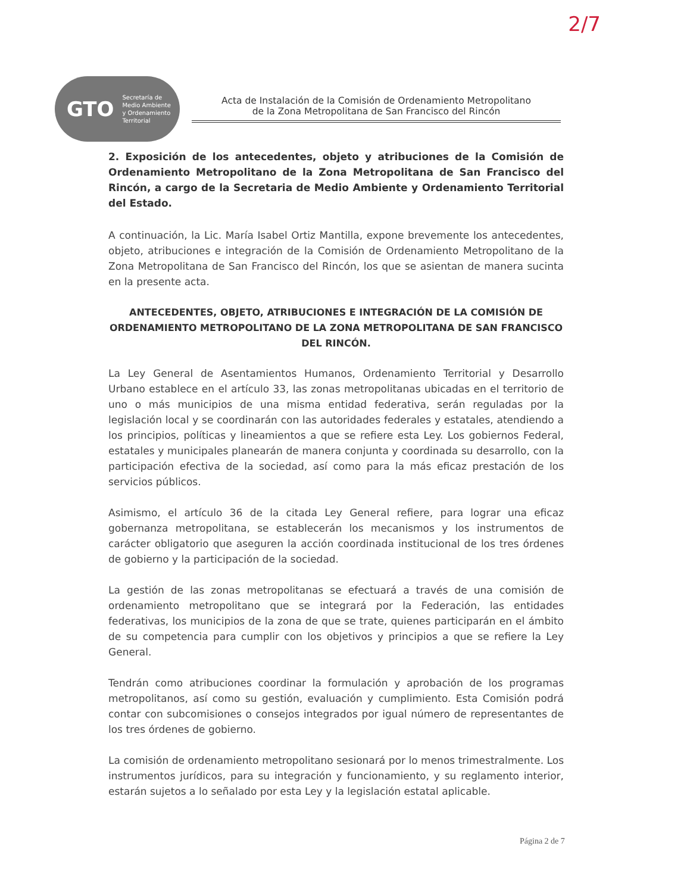2/7
GTO Secretaría de
Medio Ambiente
y Ordenamiento
Territorial
Acta de Instalación de la Comisión de Ordenamiento Metropolitano
de la Zona Metropolitana de San Francisco del Rincón
2. Exposición de los antecedentes, objeto y atribuciones de la Comisión de Ordenamiento Metropolitano de la Zona Metropolitana de San Francisco del Rincón, a cargo de la Secretaria de Medio Ambiente y Ordenamiento Territorial del Estado.
A continuación, la Lic. María Isabel Ortiz Mantilla, expone brevemente los antecedentes, objeto, atribuciones e integración de la Comisión de Ordenamiento Metropolitano de la Zona Metropolitana de San Francisco del Rincón, los que se asientan de manera sucinta en la presente acta.
ANTECEDENTES, OBJETO, ATRIBUCIONES E INTEGRACIÓN DE LA COMISIÓN DE ORDENAMIENTO METROPOLITANO DE LA ZONA METROPOLITANA DE SAN FRANCISCO DEL RINCÓN.
La Ley General de Asentamientos Humanos, Ordenamiento Territorial y Desarrollo Urbano establece en el artículo 33, las zonas metropolitanas ubicadas en el territorio de uno o más municipios de una misma entidad federativa, serán reguladas por la legislación local y se coordinarán con las autoridades federales y estatales, atendiendo a los principios, políticas y lineamientos a que se refiere esta Ley. Los gobiernos Federal, estatales y municipales planearán de manera conjunta y coordinada su desarrollo, con la participación efectiva de la sociedad, así como para la más eficaz prestación de los servicios públicos.
Asimismo, el artículo 36 de la citada Ley General refiere, para lograr una eficaz gobernanza metropolitana, se establecerán los mecanismos y los instrumentos de carácter obligatorio que aseguren la acción coordinada institucional de los tres órdenes de gobierno y la participación de la sociedad.
La gestión de las zonas metropolitanas se efectuará a través de una comisión de ordenamiento metropolitano que se integrará por la Federación, las entidades federativas, los municipios de la zona de que se trate, quienes participarán en el ámbito de su competencia para cumplir con los objetivos y principios a que se refiere la Ley General.
Tendrán como atribuciones coordinar la formulación y aprobación de los programas metropolitanos, así como su gestión, evaluación y cumplimiento. Esta Comisión podrá contar con subcomisiones o consejos integrados por igual número de representantes de los tres órdenes de gobierno.
La comisión de ordenamiento metropolitano sesionará por lo menos trimestralmente. Los instrumentos jurídicos, para su integración y funcionamiento, y su reglamento interior, estarán sujetos a lo señalado por esta Ley y la legislación estatal aplicable.
Página 2 de 7